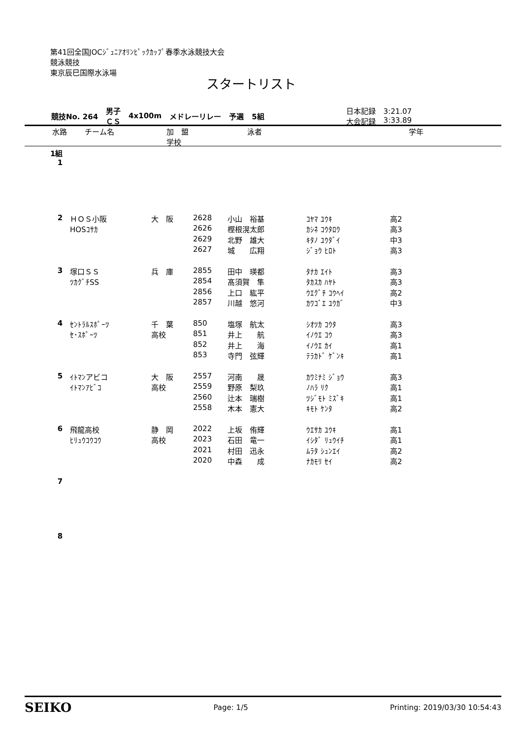第41回全国JOCｼﾞｭﾆｱｵﾘﾝﾋﾟｯｸｶｯﾌﾟ春季水泳競技大会
競泳競技
東京辰巳国際水泳場
スタートリスト
| 競技No. 264 | 男子 ＣＳ | 4x100m | メドレーリレー | 予選 | 5組 | 日本記録 大会記録 | 3:21.07 3:33.89 |
水路 チーム名 加　盟
学校 泳者 学年
1組
| 1 | | | | | | |
| 2 | ＨＯＳ小阪 | 大 阪 | 2628 | 小山 裕基 | ｺﾔﾏ ﾕｳｷ | 高2 |
| | HOSｺｻｶ | | 2626 | 樫根滉太郎 | ｶｼﾈ ｺｳﾀﾛｳ | 高3 |
| | | | 2629 | 北野 雄大 | ｷﾀﾉ ﾕｳﾀﾞｲ | 中3 |
| | | | 2627 | 城 広翔 | ｼﾞｮｳ ﾋﾛﾄ | 高3 |
| 3 | 塚口ＳＳ | 兵 庫 | 2855 | 田中 瑛都 | ﾀﾅｶ ｴｲﾄ | 高3 |
| | ﾂｶｸﾞﾁSS | | 2854 | 髙須賀 隼 | ﾀｶｽｶ ﾊﾔﾄ | 高3 |
| | | | 2856 | 上口 紘平 | ｳｴｸﾞﾁ ｺｳﾍｲ | 高2 |
| | | | 2857 | 川越 悠河 | ｶﾜｺﾞｴ ﾕｳｶﾞ | 中3 |
| 4 | ｾﾝﾄﾗﾙｽﾎﾟｰﾂ | 千 葉 | 850 | 塩塚 航太 | ｼｵﾂｶ ｺｳﾀ | 高3 |
| | ｾ･ｽﾎﾟｰﾂ | 高校 | 851 | 井上 航 | ｲﾉｳｴ ｺｳ | 高3 |
| | | | 852 | 井上 海 | ｲﾉｳｴ ｶｲ | 高1 |
| | | | 853 | 寺門 弦輝 | ﾃﾗｶﾄﾞ ｹﾞﾝｷ | 高1 |
| 5 | ｲﾄﾏﾝアビコ | 大 阪 | 2557 | 河南 晟 | ｶﾜﾐﾅﾐ ｼﾞｮｳ | 高3 |
| | ｲﾄﾏﾝｱﾋﾞｺ | 高校 | 2559 | 野原 梨玖 | ﾉﾊﾗ ﾘｸ | 高1 |
| | | | 2560 | 辻本 瑞樹 | ﾂｼﾞﾓﾄ ﾐｽﾞｷ | 高1 |
| | | | 2558 | 木本 憲大 | ｷﾓﾄ ｹﾝﾀ | 高2 |
| 6 | 飛龍高校 | 静 岡 | 2022 | 上坂 侑輝 | ｳｴｻｶ ﾕｳｷ | 高1 |
| | ﾋﾘｭｳｺｳｺｳ | 高校 | 2023 | 石田 竜一 | ｲｼﾀﾞ ﾘｭｳｲﾁ | 高1 |
| | | | 2021 | 村田 迅永 | ﾑﾗﾀ ｼｭﾝｴｲ | 高2 |
| | | | 2020 | 中森 成 | ﾅｶﾓﾘ ｾｲ | 高2 |
| 7 | | | | | | |
| 8 | | | | | | |
SEIKO Page: 1/5 Printing: 2019/03/30 10:54:43